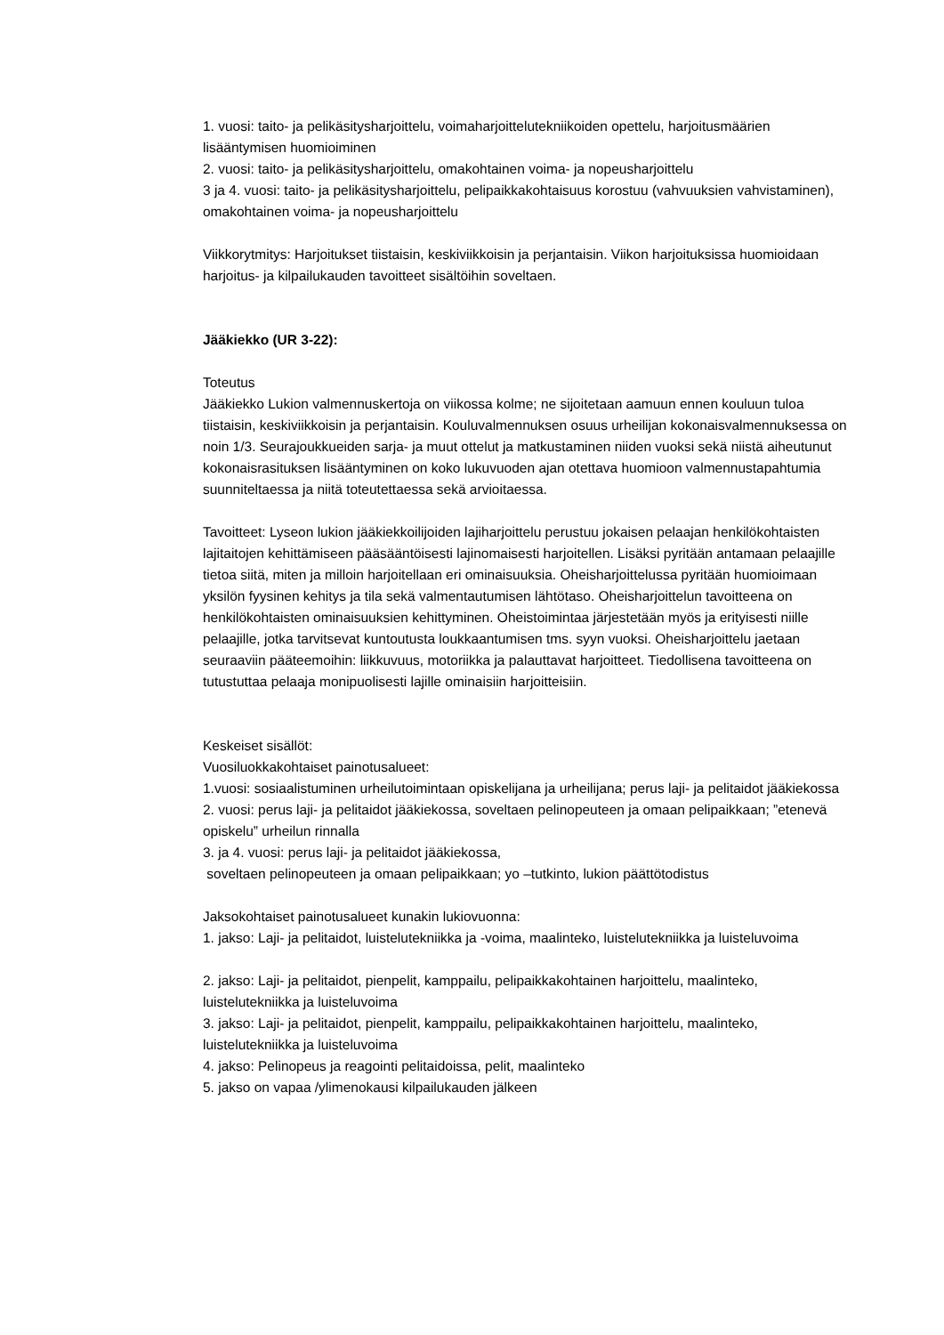1. vuosi: taito- ja pelikäsitysharjoittelu, voimaharjoittelutekniikoiden opettelu, harjoitusmäärien lisääntymisen huomioiminen
2. vuosi: taito- ja pelikäsitysharjoittelu, omakohtainen voima- ja nopeusharjoittelu
3 ja 4. vuosi: taito- ja pelikäsitysharjoittelu, pelipaikkakohtaisuus korostuu (vahvuuksien vahvistaminen), omakohtainen voima- ja nopeusharjoittelu
Viikkorytmitys: Harjoitukset tiistaisin, keskiviikkoisin ja perjantaisin. Viikon harjoituksissa huomioidaan harjoitus- ja kilpailukauden tavoitteet sisältöihin soveltaen.
Jääkiekko (UR 3-22):
Toteutus
Jääkiekko Lukion valmennuskertoja on viikossa kolme; ne sijoitetaan aamuun ennen kouluun tuloa tiistaisin, keskiviikkoisin ja perjantaisin. Kouluvalmennuksen osuus urheilijan kokonaisvalmennuksessa on noin 1/3. Seurajoukkueiden sarja- ja muut ottelut ja matkustaminen niiden vuoksi sekä niistä aiheutunut kokonaisrasituksen lisääntyminen on koko lukuvuoden ajan otettava huomioon valmennustapahtumia suunniteltaessa ja niitä toteutettaessa sekä arvioitaessa.
Tavoitteet: Lyseon lukion jääkiekkoilijoiden lajiharjoittelu perustuu jokaisen pelaajan henkilökohtaisten lajitaitojen kehittämiseen pääsääntöisesti lajinomaisesti harjoitellen. Lisäksi pyritään antamaan pelaajille tietoa siitä, miten ja milloin harjoitellaan eri ominaisuuksia. Oheisharjoittelussa pyritään huomioimaan yksilön fyysinen kehitys ja tila sekä valmentautumisen lähtötaso. Oheisharjoittelun tavoitteena on henkilökohtaisten ominaisuuksien kehittyminen. Oheistoimintaa järjestetään myös ja erityisesti niille pelaajille, jotka tarvitsevat kuntoutusta loukkaantumisen tms. syyn vuoksi. Oheisharjoittelu jaetaan seuraaviin pääteemoihin: liikkuvuus, motoriikka ja palauttavat harjoitteet. Tiedollisena tavoitteena on tutustuttaa pelaaja monipuolisesti lajille ominaisiin harjoitteisiin.
Keskeiset sisällöt:
Vuosiluokkakohtaiset painotusalueet:
1.vuosi: sosiaalistuminen urheilutoimintaan opiskelijana ja urheilijana; perus laji- ja pelitaidot jääkiekossa
2. vuosi: perus laji- ja pelitaidot jääkiekossa, soveltaen pelinopeuteen ja omaan pelipaikkaan; ”etenevä opiskelu” urheilun rinnalla
3. ja 4. vuosi: perus laji- ja pelitaidot jääkiekossa,
soveltaen pelinopeuteen ja omaan pelipaikkaan; yo –tutkinto, lukion päättötodistus
Jaksokohtaiset painotusalueet kunakin lukiovuonna:
1. jakso: Laji- ja pelitaidot, luistelutekniikka ja -voima, maalinteko, luistelutekniikka ja luisteluvoima
2. jakso: Laji- ja pelitaidot, pienpelit, kamppailu, pelipaikkakohtainen harjoittelu, maalinteko, luistelutekniikka ja luisteluvoima
3. jakso: Laji- ja pelitaidot, pienpelit, kamppailu, pelipaikkakohtainen harjoittelu, maalinteko, luistelutekniikka ja luisteluvoima
4. jakso: Pelinopeus ja reagointi pelitaidoissa, pelit, maalinteko
5. jakso on vapaa /ylimenokausi kilpailukauden jälkeen